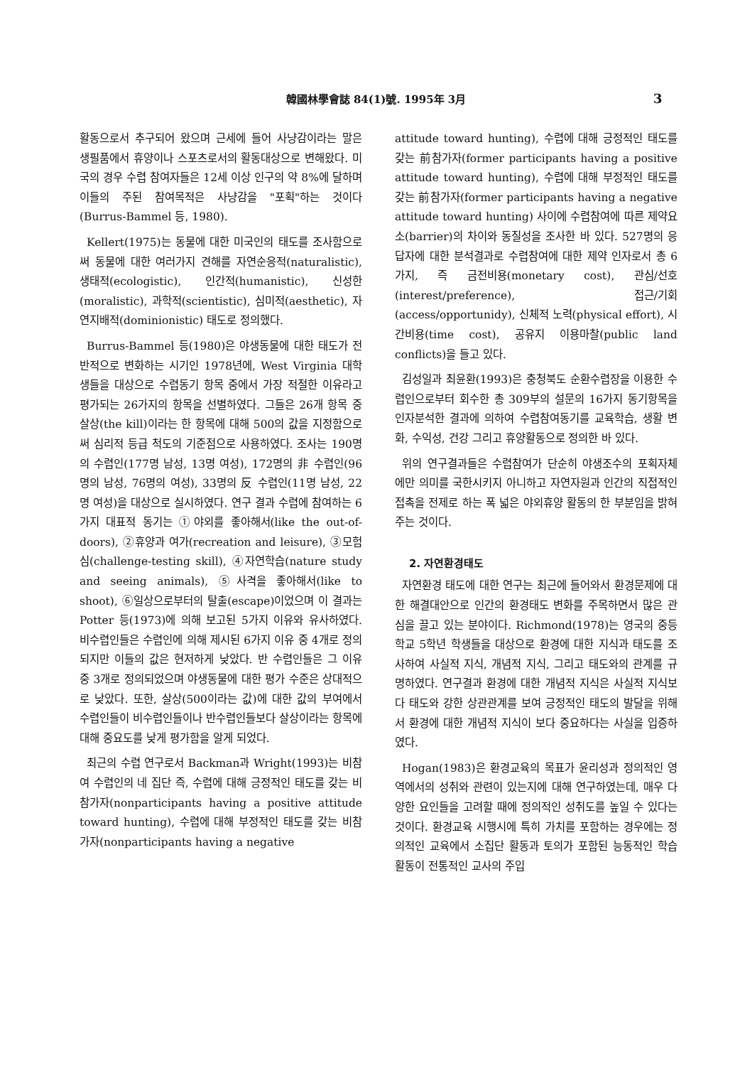韓國林學會誌 84(1)號. 1995年 3月 3
활동으로서 추구되어 왔으며 근세에 들어 사냥감이라는 말은 생필품에서 휴양이나 스포츠로서의 활동대상으로 변해왔다. 미국의 경우 수렵 참여자들은 12세 이상 인구의 약 8%에 달하며 이들의 주된 참여목적은 사냥감을 "포획"하는 것이다(Burrus-Bammel 등, 1980).
Kellert(1975)는 동물에 대한 미국인의 태도를 조사함으로써 동물에 대한 여러가지 견해를 자연순응적(naturalistic), 생태적(ecologistic), 인간적(humanistic), 신성한(moralistic), 과학적(scientistic), 심미적(aesthetic), 자연지배적(dominionistic) 태도로 정의했다.
Burrus-Bammel 등(1980)은 야생동물에 대한 태도가 전반적으로 변화하는 시기인 1978년에, West Virginia 대학생들을 대상으로 수렵동기 항목 중에서 가장 적절한 이유라고 평가되는 26가지의 항목을 선별하였다. 그들은 26개 항목 중 살상(the kill)이라는 한 항목에 대해 500의 값을 지정함으로써 심리적 등급 척도의 기준점으로 사용하였다. 조사는 190명의 수렵인(177명 남성, 13명 여성), 172명의 非 수렵인(96명의 남성, 76명의 여성), 33명의 反 수렵인(11명 남성, 22명 여성)을 대상으로 실시하였다. 연구 결과 수렵에 참여하는 6가지 대표적 동기는 ①야외를 좋아해서(like the out-of-doors), ②휴양과 여가(recreation and leisure), ③모험심(challenge-testing skill), ④자연학습(nature study and seeing animals), ⑤사격을 좋아해서(like to shoot), ⑥일상으로부터의 탈출(escape)이었으며 이 결과는 Potter 등(1973)에 의해 보고된 5가지 이유와 유사하였다. 비수렵인들은 수렵인에 의해 제시된 6가지 이유 중 4개로 정의되지만 이들의 값은 현저하게 낮았다. 반 수렵인들은 그 이유 중 3개로 정의되었으며 야생동물에 대한 평가 수준은 상대적으로 낮았다. 또한, 살상(500이라는 값)에 대한 값의 부여에서 수렵인들이 비수렵인들이나 반수렵인들보다 살상이라는 항목에 대해 중요도를 낮게 평가함을 알게 되었다.
최근의 수렵 연구로서 Backman과 Wright(1993)는 비참여 수렵인의 네 집단 즉, 수렵에 대해 긍정적인 태도를 갖는 비참가자(nonparticipants having a positive attitude toward hunting), 수렵에 대해 부정적인 태도를 갖는 비참가자(nonparticipants having a negative
attitude toward hunting), 수렵에 대해 긍정적인 태도를 갖는 前참가자(former participants having a positive attitude toward hunting), 수렵에 대해 부정적인 태도를 갖는 前참가자(former participants having a negative attitude toward hunting) 사이에 수렵참여에 따른 제약요소(barrier)의 차이와 동질성을 조사한 바 있다. 527명의 응답자에 대한 분석결과로 수렵참여에 대한 제약 인자로서 총 6가지, 즉 금전비용(monetary cost), 관심/선호(interest/preference), 접근/기회(access/opportunidy), 신체적 노력(physical effort), 시간비용(time cost), 공유지 이용마찰(public land conflicts)을 들고 있다.
김성일과 최윤환(1993)은 충청북도 순환수렵장을 이용한 수렵인으로부터 회수한 총 309부의 설문의 16가지 동기항목을 인자분석한 결과에 의하여 수렵참여동기를 교육학습, 생활 변화, 수익성, 건강 그리고 휴양활동으로 정의한 바 있다.
위의 연구결과들은 수렵참여가 단순히 야생조수의 포획자체에만 의미를 국한시키지 아니하고 자연자원과 인간의 직접적인 접촉을 전제로 하는 폭 넓은 야외휴양 활동의 한 부분임을 밝혀주는 것이다.
2. 자연환경태도
자연환경 태도에 대한 연구는 최근에 들어와서 환경문제에 대한 해결대안으로 인간의 환경태도 변화를 주목하면서 많은 관심을 끌고 있는 분야이다. Richmond(1978)는 영국의 중등학교 5학년 학생들을 대상으로 환경에 대한 지식과 태도를 조사하여 사실적 지식, 개념적 지식, 그리고 태도와의 관계를 규명하였다. 연구결과 환경에 대한 개념적 지식은 사실적 지식보다 태도와 강한 상관관계를 보여 긍정적인 태도의 발달을 위해서 환경에 대한 개념적 지식이 보다 중요하다는 사실을 입증하였다.
Hogan(1983)은 환경교육의 목표가 윤리성과 정의적인 영역에서의 성취와 관련이 있는지에 대해 연구하였는데, 매우 다양한 요인들을 고려할 때에 정의적인 성취도를 높일 수 있다는 것이다. 환경교육 시행시에 특히 가치를 포함하는 경우에는 정의적인 교육에서 소집단 활동과 토의가 포함된 능동적인 학습활동이 전통적인 교사의 주입